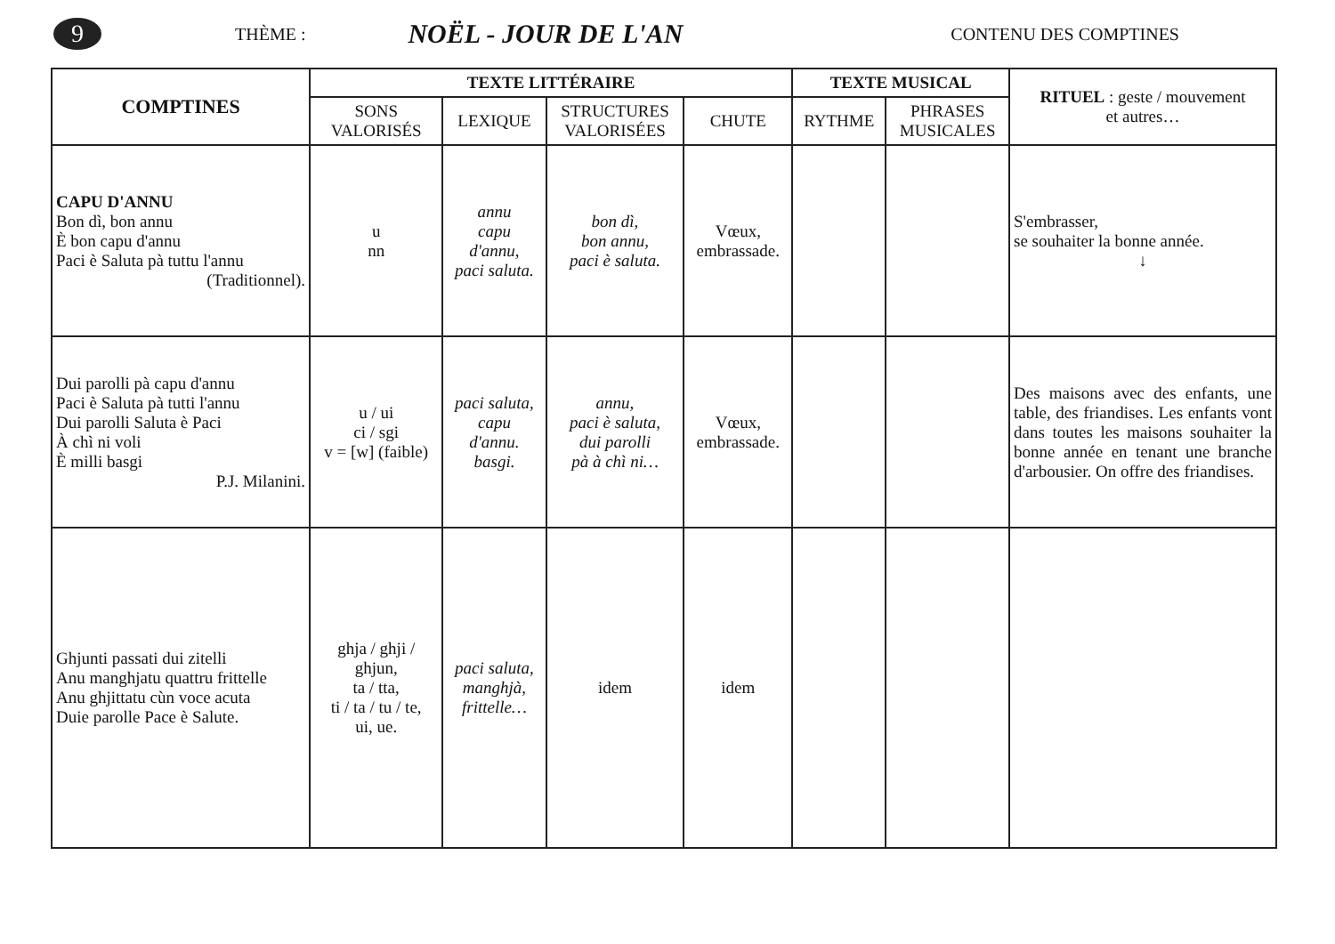9
THÈME :
NOËL - JOUR DE L'AN
CONTENU DES COMPTINES
| COMPTINES | TEXTE LITTÉRAIRE | | | | TEXTE MUSICAL | | RITUEL : geste / mouvement et autres… |
| --- | --- | --- | --- | --- | --- | --- | --- |
| | SONS VALORISÉS | LEXIQUE | STRUCTURES VALORISÉES | CHUTE | RYTHME | PHRASES MUSICALES | |
| CAPU D'ANNU Bon dì, bon annu È bon capu d'annu Paci è Saluta pà tuttu l'annu (Traditionnel). | u nn | annu capu d'annu, paci saluta. | bon dì, bon annu, paci è saluta. | Vœux, embrassade. | | | S'embrasser, se souhaiter la bonne année. ↓ |
| Dui parolli pà capu d'annu Paci è Saluta pà tutti l'annu Dui parolli Saluta è Paci À chì ni voli È milli basgi P.J. Milanini. | u / ui ci / sgi v = [w] (faible) | paci saluta, capu d'annu. basgi. | annu, paci è saluta, dui parolli pà à chì ni… | Vœux, embrassade. | | | Des maisons avec des enfants, une table, des friandises. Les enfants vont dans toutes les maisons souhaiter la bonne année en tenant une branche d'arbousier. On offre des friandises. |
| Ghjunti passati dui zitelli Anu manghjatu quattru frittelle Anu ghjittatu cùn voce acuta Duie parolle Pace è Salute. | ghja / ghji / ghjun, ta / tta, ti / ta / tu / te, ui, ue. | paci saluta, manghjà, frittelle… | idem | idem | | | |